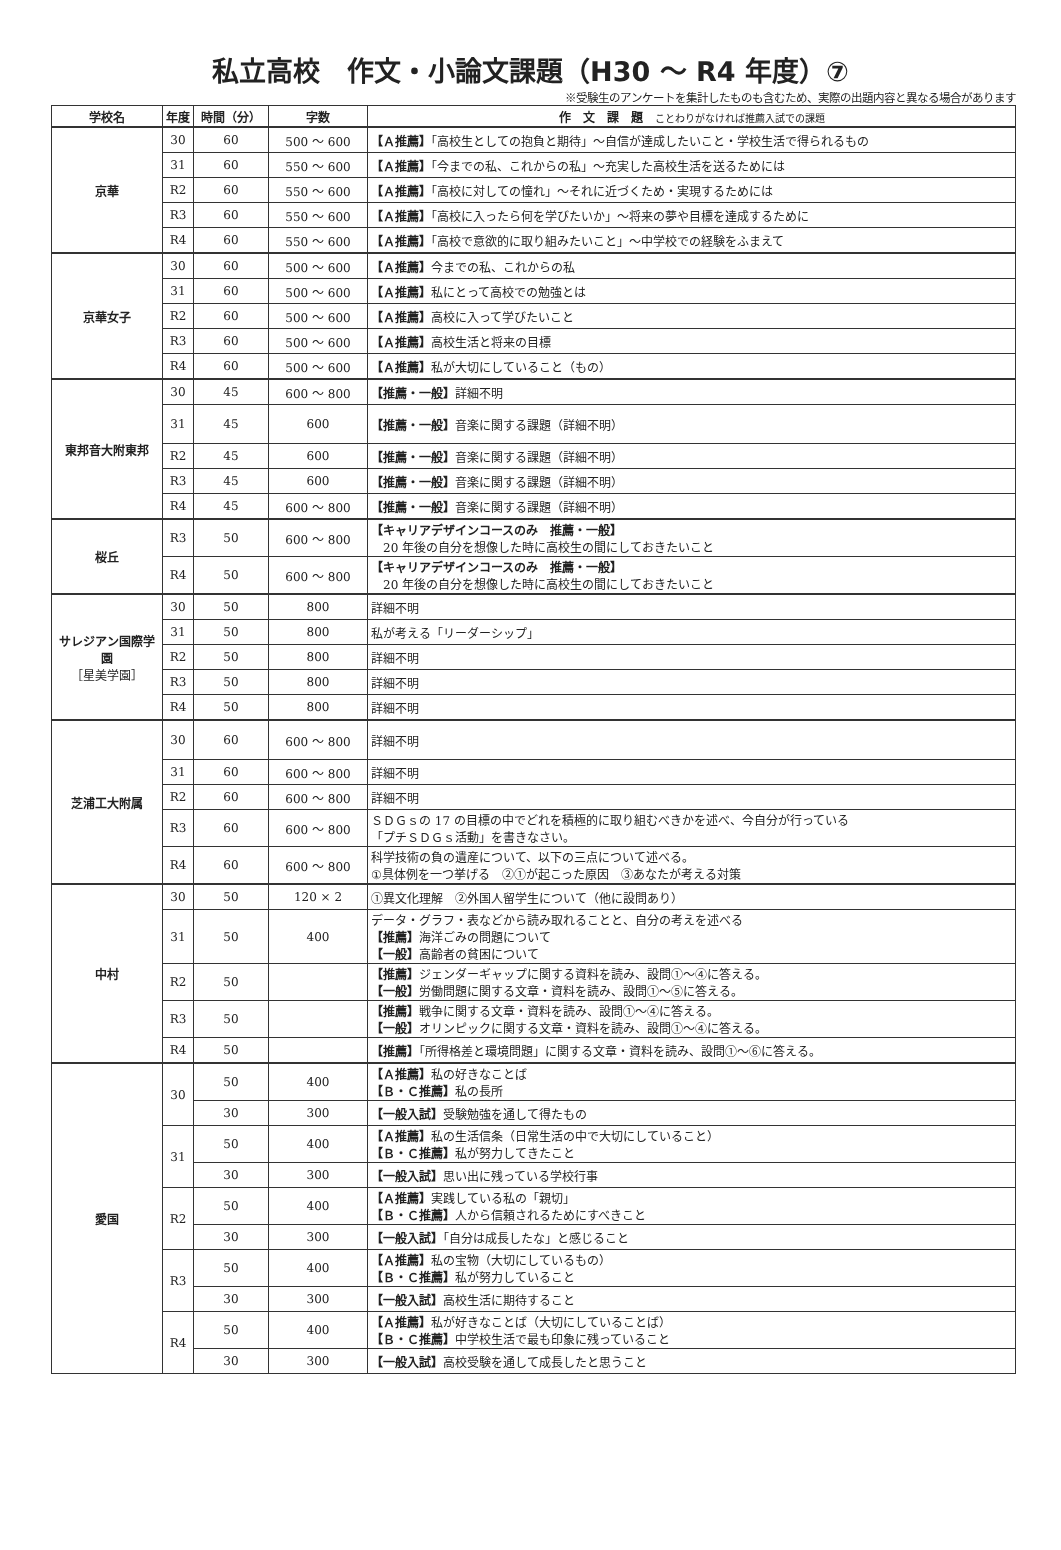私立高校　作文・小論文課題（H30 ～ R4 年度）⑦
※受験生のアンケートを集計したものも含むため、実際の出題内容と異なる場合があります
| 学校名 | 年度 | 時間（分） | 字数 | 作 文 課 題 ことわりがなければ推薦入試での課題 |
| --- | --- | --- | --- | --- |
| 京華 | 30 | 60 | 500 ～ 600 | 【Ａ推薦】 「高校生としての抱負と期待」～自信が達成したいこと・学校生活で得られるもの |
| | 31 | 60 | 550 ～ 600 | 【Ａ推薦】 「今までの私、これからの私」～充実した高校生活を送るためには |
| | R2 | 60 | 550 ～ 600 | 【Ａ推薦】 「高校に対しての憧れ」～それに近づくため・実現するためには |
| | R3 | 60 | 550 ～ 600 | 【Ａ推薦】 「高校に入ったら何を学びたいか」～将来の夢や目標を達成するために |
| | R4 | 60 | 550 ～ 600 | 【Ａ推薦】 「高校で意欲的に取り組みたいこと」～中学校での経験をふまえて |
| 京華女子 | 30 | 60 | 500 ～ 600 | 【Ａ推薦】 今までの私、これからの私 |
| | 31 | 60 | 500 ～ 600 | 【Ａ推薦】 私にとって高校での勉強とは |
| | R2 | 60 | 500 ～ 600 | 【Ａ推薦】 高校に入って学びたいこと |
| | R3 | 60 | 500 ～ 600 | 【Ａ推薦】 高校生活と将来の目標 |
| | R4 | 60 | 500 ～ 600 | 【Ａ推薦】 私が大切にしていること（もの） |
| 東邦音大附東邦 | 30 | 45 | 600 ～ 800 | 【推薦・一般】 詳細不明 |
| | 31 | 45 | 600 | 【推薦・一般】 音楽に関する課題（詳細不明） |
| | R2 | 45 | 600 | 【推薦・一般】 音楽に関する課題（詳細不明） |
| | R3 | 45 | 600 | 【推薦・一般】 音楽に関する課題（詳細不明） |
| | R4 | 45 | 600 ～ 800 | 【推薦・一般】 音楽に関する課題（詳細不明） |
| 桜丘 | R3 | 50 | 600 ～ 800 | 【キャリアデザインコースのみ 推薦・一般】 20 年後の自分を想像した時に高校生の間にしておきたいこと |
| | R4 | 50 | 600 ～ 800 | 【キャリアデザインコースのみ 推薦・一般】 20 年後の自分を想像した時に高校生の間にしておきたいこと |
| サレジアン国際学園 ［星美学園］ | 30 | 50 | 800 | 詳細不明 |
| | 31 | 50 | 800 | 私が考える「リーダーシップ」 |
| | R2 | 50 | 800 | 詳細不明 |
| | R3 | 50 | 800 | 詳細不明 |
| | R4 | 50 | 800 | 詳細不明 |
| 芝浦工大附属 | 30 | 60 | 600 ～ 800 | 詳細不明 |
| | 31 | 60 | 600 ～ 800 | 詳細不明 |
| | R2 | 60 | 600 ～ 800 | 詳細不明 |
| | R3 | 60 | 600 ～ 800 | ＳＤＧｓの 17 の目標の中でどれを積極的に取り組むべきかを述べ、今自分が行っている 「プチＳＤＧｓ活動」を書きなさい。 |
| | R4 | 60 | 600 ～ 800 | 科学技術の負の遺産について、以下の三点について述べる。 ①具体例を一つ挙げる ②①が起こった原因 ③あなたが考える対策 |
| 中村 | 30 | 50 | 120 × 2 | ①異文化理解 ②外国人留学生について（他に設問あり） |
| | 31 | 50 | 400 | データ・グラフ・表などから読み取れることと、自分の考えを述べる 【推薦】 海洋ごみの問題について 【一般】 高齢者の貧困について |
| | R2 | 50 | | 【推薦】 ジェンダーギャップに関する資料を読み、設問①～④に答える。 【一般】 労働問題に関する文章・資料を読み、設問①～⑤に答える。 |
| | R3 | 50 | | 【推薦】 戦争に関する文章・資料を読み、設問①～④に答える。 【一般】 オリンピックに関する文章・資料を読み、設問①～④に答える。 |
| | R4 | 50 | | 【推薦】 「所得格差と環境問題」に関する文章・資料を読み、設問①～⑥に答える。 |
| 愛国 | 30 | 50 | 400 | 【Ａ推薦】 私の好きなことば 【Ｂ・Ｃ推薦】 私の長所 |
| | | 30 | 300 | 【一般入試】 受験勉強を通して得たもの |
| | 31 | 50 | 400 | 【Ａ推薦】 私の生活信条（日常生活の中で大切にしていること） 【Ｂ・Ｃ推薦】 私が努力してきたこと |
| | | 30 | 300 | 【一般入試】 思い出に残っている学校行事 |
| | R2 | 50 | 400 | 【Ａ推薦】 実践している私の「親切」 【Ｂ・Ｃ推薦】 人から信頼されるためにすべきこと |
| | | 30 | 300 | 【一般入試】 「自分は成長したな」と感じること |
| | R3 | 50 | 400 | 【Ａ推薦】 私の宝物（大切にしているもの） 【Ｂ・Ｃ推薦】 私が努力していること |
| | | 30 | 300 | 【一般入試】 高校生活に期待すること |
| | R4 | 50 | 400 | 【Ａ推薦】 私が好きなことば（大切にしていることば） 【Ｂ・Ｃ推薦】 中学校生活で最も印象に残っていること |
| | | 30 | 300 | 【一般入試】 高校受験を通して成長したと思うこと |